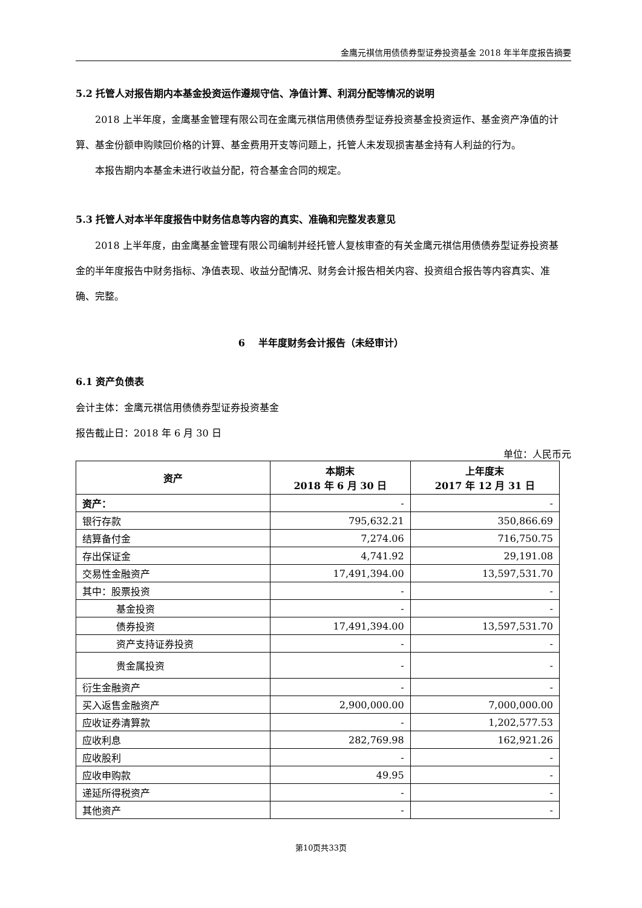金鹰元祺信用债债券型证券投资基金 2018 年半年度报告摘要
5.2 托管人对报告期内本基金投资运作遵规守信、净值计算、利润分配等情况的说明
2018 上半年度，金鹰基金管理有限公司在金鹰元祺信用债债券型证券投资基金投资运作、基金资产净值的计算、基金份额申购赎回价格的计算、基金费用开支等问题上，托管人未发现损害基金持有人利益的行为。
本报告期内本基金未进行收益分配，符合基金合同的规定。
5.3 托管人对本半年度报告中财务信息等内容的真实、准确和完整发表意见
2018 上半年度，由金鹰基金管理有限公司编制并经托管人复核审查的有关金鹰元祺信用债债券型证券投资基金的半年度报告中财务指标、净值表现、收益分配情况、财务会计报告相关内容、投资组合报告等内容真实、准确、完整。
6 半年度财务会计报告（未经审计）
6.1 资产负债表
会计主体：金鹰元祺信用债债券型证券投资基金
报告截止日：2018 年 6 月 30 日
单位：人民币元
| 资产 | 本期末 2018 年 6 月 30 日 | 上年度末 2017 年 12 月 31 日 |
| --- | --- | --- |
| 资产： | - | - |
| 银行存款 | 795,632.21 | 350,866.69 |
| 结算备付金 | 7,274.06 | 716,750.75 |
| 存出保证金 | 4,741.92 | 29,191.08 |
| 交易性金融资产 | 17,491,394.00 | 13,597,531.70 |
| 其中：股票投资 | - | - |
| 基金投资 | - | - |
| 债券投资 | 17,491,394.00 | 13,597,531.70 |
| 资产支持证券投资 | - | - |
| 贵金属投资 | - | - |
| 衍生金融资产 | - | - |
| 买入返售金融资产 | 2,900,000.00 | 7,000,000.00 |
| 应收证券清算款 | - | 1,202,577.53 |
| 应收利息 | 282,769.98 | 162,921.26 |
| 应收股利 | - | - |
| 应收申购款 | 49.95 | - |
| 递延所得税资产 | - | - |
| 其他资产 | - | - |
第10页共33页